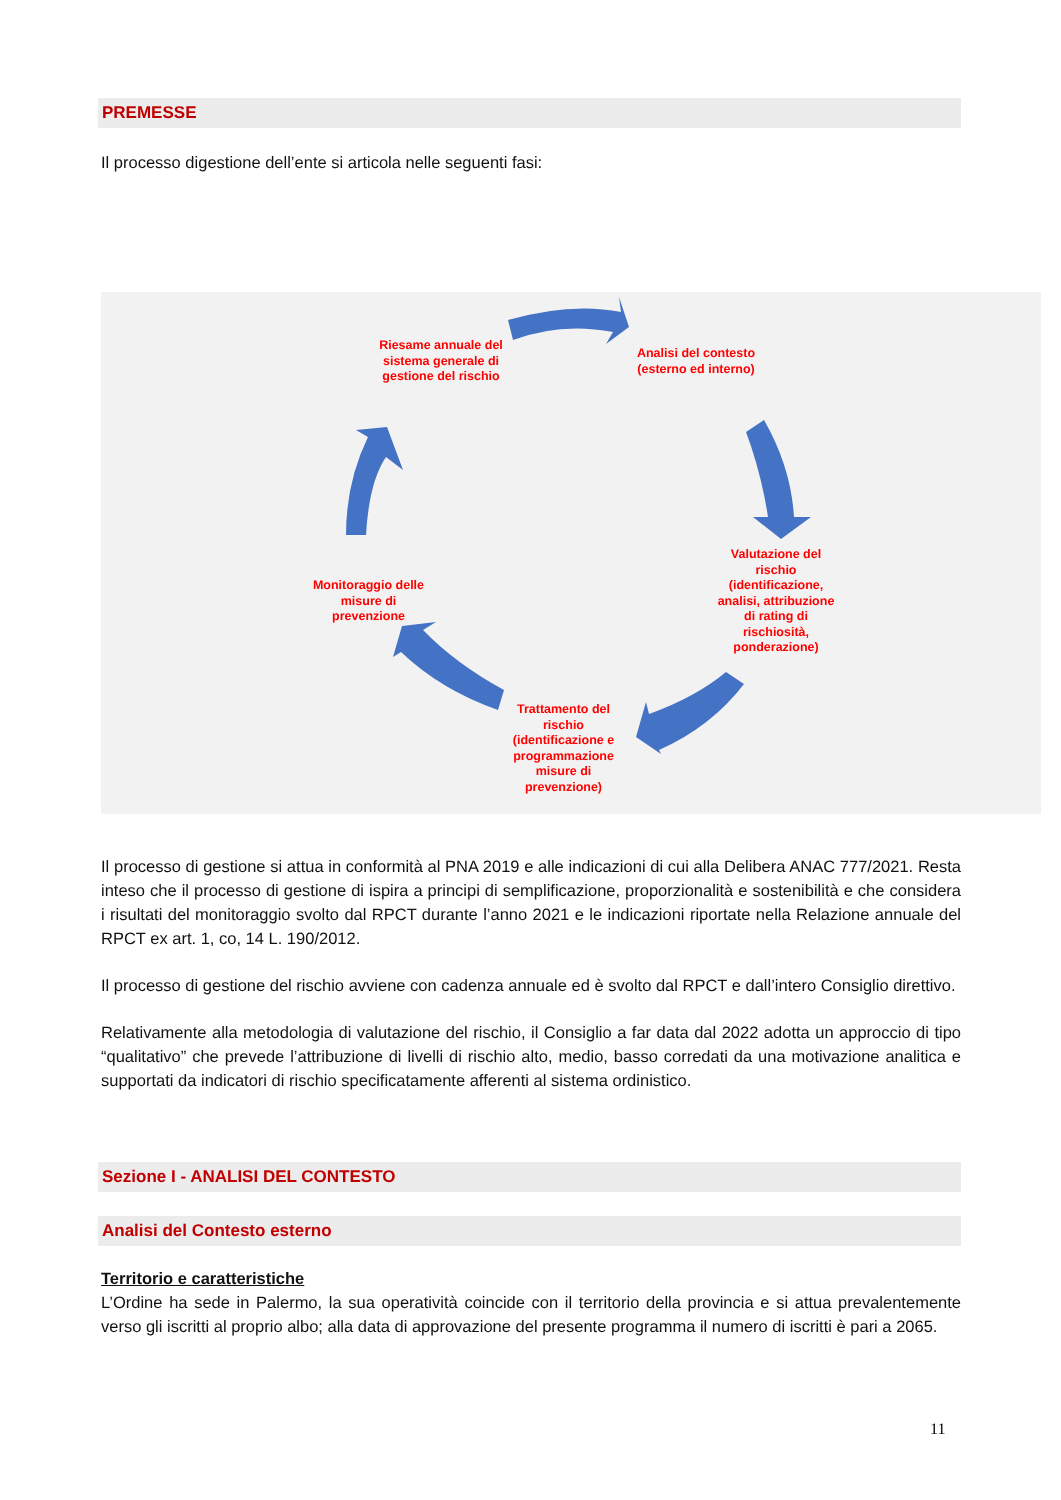PREMESSE
Il processo digestione dell’ente si articola nelle seguenti fasi:
Riesame annuale del sistema generale di gestione del rischio
Analisi del contesto (esterno ed interno)
Valutazione del rischio (identificazione, analisi, attribuzione di rating di rischiosità, ponderazione)
Trattamento del rischio (identificazione e programmazione misure di prevenzione)
Monitoraggio delle misure di prevenzione
Il processo di gestione si attua in conformità al PNA 2019 e alle indicazioni di cui alla Delibera ANAC 777/2021. Resta inteso che il processo di gestione di ispira a principi di semplificazione, proporzionalità e sostenibilità e che considera i risultati del monitoraggio svolto dal RPCT durante l’anno 2021 e le indicazioni riportate nella Relazione annuale del RPCT ex art. 1, co, 14 L. 190/2012.
Il processo di gestione del rischio avviene con cadenza annuale ed è svolto dal RPCT e dall’intero Consiglio direttivo.
Relativamente alla metodologia di valutazione del rischio, il Consiglio a far data dal 2022 adotta un approccio di tipo “qualitativo” che prevede l’attribuzione di livelli di rischio alto, medio, basso corredati da una motivazione analitica e supportati da indicatori di rischio specificatamente afferenti al sistema ordinistico.
Sezione I - ANALISI DEL CONTESTO
Analisi del Contesto esterno
Territorio e caratteristiche
L’Ordine ha sede in Palermo, la sua operatività coincide con il territorio della provincia e si attua prevalentemente verso gli iscritti al proprio albo; alla data di approvazione del presente programma il numero di iscritti è pari a 2065.
11